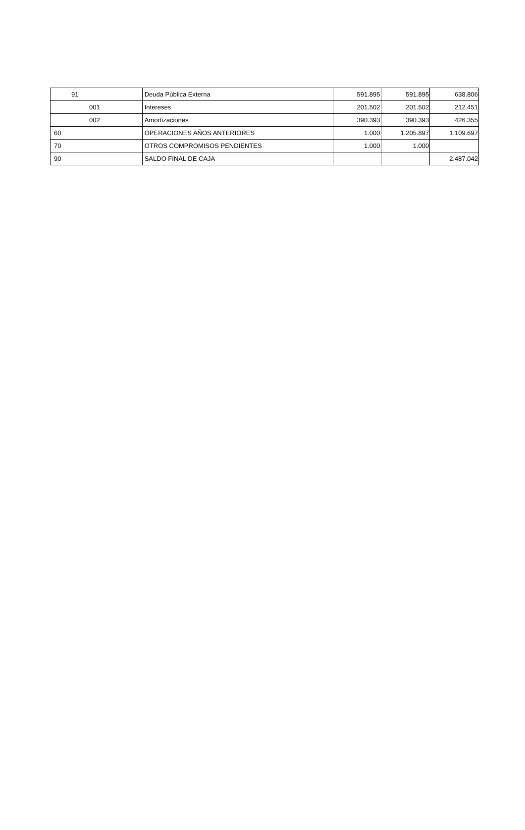| 91 | Deuda Pública Externa | 591.895 | 591.895 | 638.806 |
| 001 | Intereses | 201.502 | 201.502 | 212.451 |
| 002 | Amortizaciones | 390.393 | 390.393 | 426.355 |
| 60 | OPERACIONES AÑOS ANTERIORES | 1.000 | 1.205.897 | 1.109.697 |
| 70 | OTROS COMPROMISOS PENDIENTES | 1.000 | 1.000 | |
| 90 | SALDO FINAL DE CAJA | | | 2.487.042 |